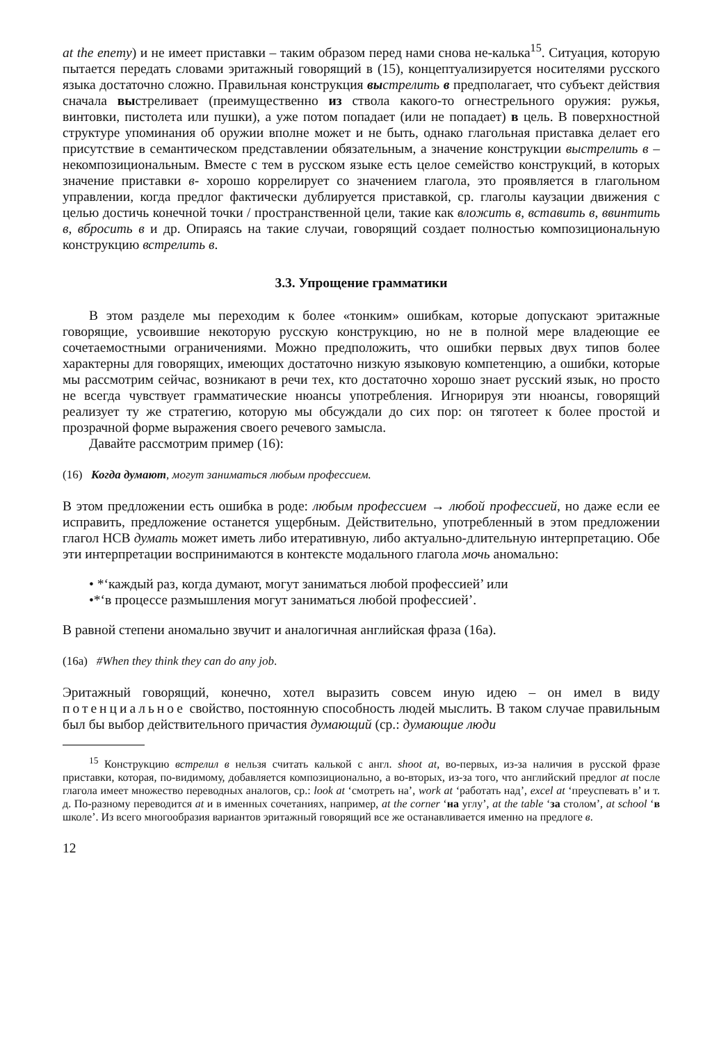at the enemy) и не имеет приставки – таким образом перед нами снова не-калька<sup>15</sup>. Ситуация, которую пытается передать словами эритажный говорящий в (15), концептуализируется носителями русского языка достаточно сложно. Правильная конструкция вы стрелить в предполагает, что субъект действия сначала выстреливает (преимущественно из ствола какого-то огнестрельного оружия: ружья, винтовки, пистолета или пушки), а уже потом попадает (или не попадает) в цель. В поверхностной структуре упоминания об оружии вполне может и не быть, однако глагольная приставка делает его присутствие в семантическом представлении обязательным, а значение конструкции выстрелить в – некомпозициональным. Вместе с тем в русском языке есть целое семейство конструкций, в которых значение приставки в- хорошо коррелирует со значением глагола, это проявляется в глагольном управлении, когда предлог фактически дублируется приставкой, ср. глаголы каузации движения с целью достичь конечной точки / пространственной цели, такие как вложить в, вставить в, ввинтить в, вбросить в и др. Опираясь на такие случаи, говорящий создает полностью композициональную конструкцию встрелить в.
3.3. Упрощение грамматики
В этом разделе мы переходим к более «тонким» ошибкам, которые допускают эритажные говорящие, усвоившие некоторую русскую конструкцию, но не в полной мере владеющие ее сочетаемостными ограничениями. Можно предположить, что ошибки первых двух типов более характерны для говорящих, имеющих достаточно низкую языковую компетенцию, а ошибки, которые мы рассмотрим сейчас, возникают в речи тех, кто достаточно хорошо знает русский язык, но просто не всегда чувствует грамматические нюансы употребления. Игнорируя эти нюансы, говорящий реализует ту же стратегию, которую мы обсуждали до сих пор: он тяготеет к более простой и прозрачной форме выражения своего речевого замысла.
Давайте рассмотрим пример (16):
(16) Когда думают, могут заниматься любым профессием.
В этом предложении есть ошибка в роде: любым профессием → любой профессией, но даже если ее исправить, предложение останется ущербным. Действительно, употребленный в этом предложении глагол НСВ думать может иметь либо итеративную, либо актуально-длительную интерпретацию. Обе эти интерпретации воспринимаются в контексте модального глагола мочь аномально:
• *‘каждый раз, когда думают, могут заниматься любой профессией’ или
•*‘в процессе размышления могут заниматься любой профессией’.
В равной степени аномально звучит и аналогичная английская фраза (16а).
(16а) #When they think they can do any job.
Эритажный говорящий, конечно, хотел выразить совсем иную идею – он имел в виду потенциальное свойство, постоянную способность людей мыслить. В таком случае правильным был бы выбор действительного причастия думающий (ср.: думающие люди
<sup>15</sup> Конструкцию встрелил в нельзя считать калькой с англ. shoot at, во-первых, из-за наличия в русской фразе приставки, которая, по-видимому, добавляется композиционально, а во-вторых, из-за того, что английский предлог at после глагола имеет множество переводных аналогов, ср.: look at ‘смотреть на’, work at ‘работать над’, excel at ‘преуспевать в’ и т. д. По-разному переводится at и в именных сочетаниях, например, at the corner ‘на углу’, at the table ‘за столом’, at school ‘в школе’. Из всего многообразия вариантов эритажный говорящий все же останавливается именно на предлоге в.
12